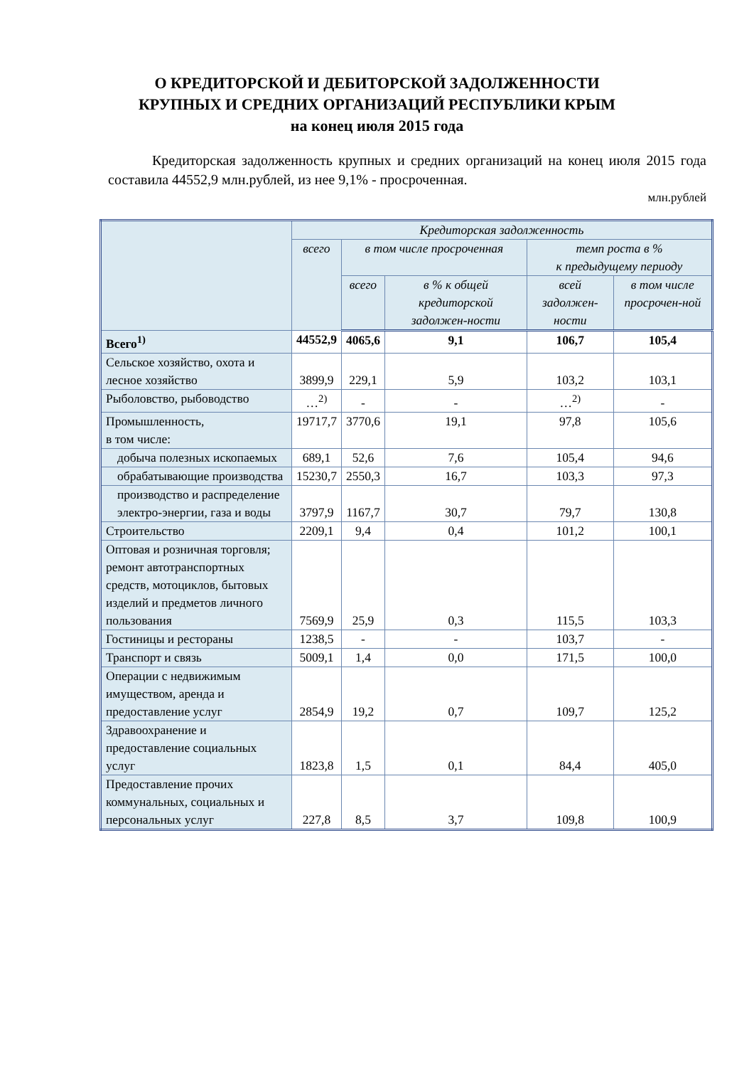О КРЕДИТОРСКОЙ И ДЕБИТОРСКОЙ ЗАДОЛЖЕННОСТИ
КРУПНЫХ И СРЕДНИХ ОРГАНИЗАЦИЙ РЕСПУБЛИКИ КРЫМ
на конец июля 2015 года
Кредиторская задолженность крупных и средних организаций на конец июля 2015 года составила 44552,9 млн.рублей, из нее 9,1% - просроченная.
млн.рублей
| | Кредиторская задолженность | | | | |
| --- | --- | --- | --- | --- | --- |
| | всего | в том числе просроченная | | темп роста в % к предыдущему периоду | |
| | | всего | в % к общей кредиторской задолжен-ности | всей задолжен-ности | в том числе просрочен-ной |
| Всего<sup>1)</sup> | 44552,9 | 4065,6 | 9,1 | 106,7 | 105,4 |
| Сельское хозяйство, охота и лесное хозяйство | 3899,9 | 229,1 | 5,9 | 103,2 | 103,1 |
| Рыболовство, рыбоводство | …<sup>2)</sup> | - | - | …<sup>2)</sup> | - |
| Промышленность, в том числе: | 19717,7 | 3770,6 | 19,1 | 97,8 | 105,6 |
| добыча полезных ископаемых | 689,1 | 52,6 | 7,6 | 105,4 | 94,6 |
| обрабатывающие производства | 15230,7 | 2550,3 | 16,7 | 103,3 | 97,3 |
| производство и распределение электро-энергии, газа и воды | 3797,9 | 1167,7 | 30,7 | 79,7 | 130,8 |
| Строительство | 2209,1 | 9,4 | 0,4 | 101,2 | 100,1 |
| Оптовая и розничная торговля; ремонт автотранспортных средств, мотоциклов, бытовых изделий и предметов личного пользования | 7569,9 | 25,9 | 0,3 | 115,5 | 103,3 |
| Гостиницы и рестораны | 1238,5 | - | - | 103,7 | - |
| Транспорт и связь | 5009,1 | 1,4 | 0,0 | 171,5 | 100,0 |
| Операции с недвижимым имуществом, аренда и предоставление услуг | 2854,9 | 19,2 | 0,7 | 109,7 | 125,2 |
| Здравоохранение и предоставление социальных услуг | 1823,8 | 1,5 | 0,1 | 84,4 | 405,0 |
| Предоставление прочих коммунальных, социальных и персональных услуг | 227,8 | 8,5 | 3,7 | 109,8 | 100,9 |